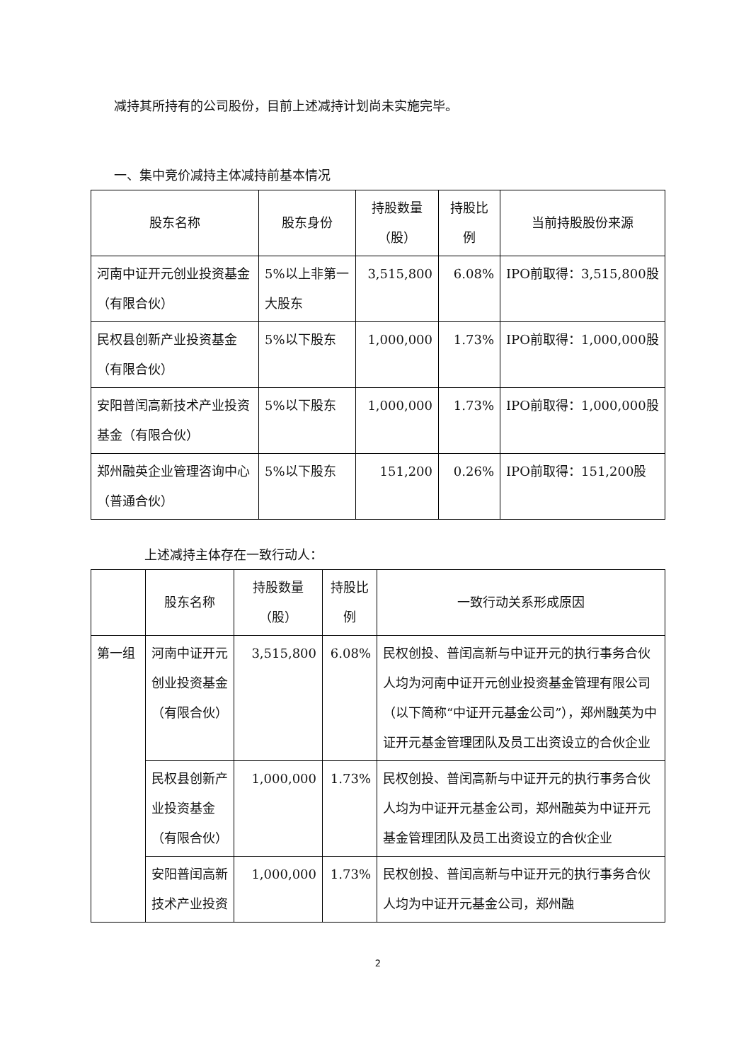减持其所持有的公司股份，目前上述减持计划尚未实施完毕。
一、集中竞价减持主体减持前基本情况
| 股东名称 | 股东身份 | 持股数量（股） | 持股比例 | 当前持股股份来源 |
| --- | --- | --- | --- | --- |
| 河南中证开元创业投资基金（有限合伙） | 5%以上非第一大股东 | 3,515,800 | 6.08% | IPO前取得：3,515,800股 |
| 民权县创新产业投资基金（有限合伙） | 5%以下股东 | 1,000,000 | 1.73% | IPO前取得：1,000,000股 |
| 安阳普闰高新技术产业投资基金（有限合伙） | 5%以下股东 | 1,000,000 | 1.73% | IPO前取得：1,000,000股 |
| 郑州融英企业管理咨询中心（普通合伙） | 5%以下股东 | 151,200 | 0.26% | IPO前取得：151,200股 |
上述减持主体存在一致行动人：
| | 股东名称 | 持股数量（股） | 持股比例 | 一致行动关系形成原因 |
| --- | --- | --- | --- | --- |
| 第一组 | 河南中证开元创业投资基金（有限合伙） | 3,515,800 | 6.08% | 民权创投、普闰高新与中证开元的执行事务合伙人均为河南中证开元创业投资基金管理有限公司（以下简称“中证开元基金公司”），郑州融英为中证开元基金管理团队及员工出资设立的合伙企业 |
| | 民权县创新产业投资基金（有限合伙） | 1,000,000 | 1.73% | 民权创投、普闰高新与中证开元的执行事务合伙人均为中证开元基金公司，郑州融英为中证开元基金管理团队及员工出资设立的合伙企业 |
| | 安阳普闰高新技术产业投资 | 1,000,000 | 1.73% | 民权创投、普闰高新与中证开元的执行事务合伙人均为中证开元基金公司，郑州融 |
2